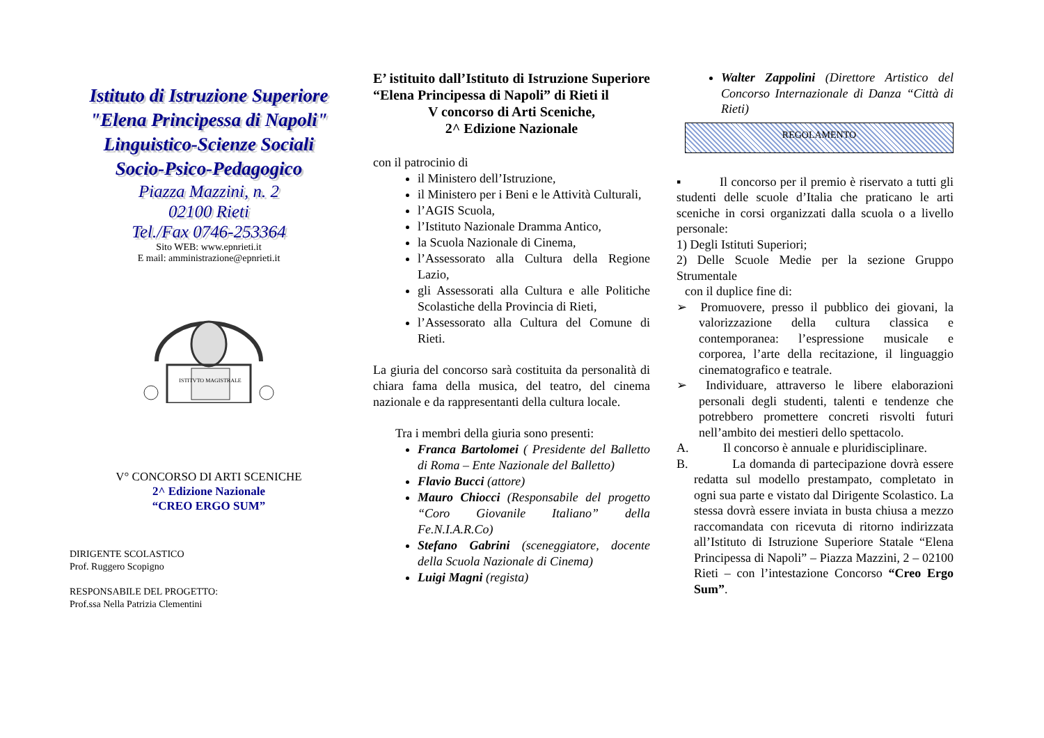Istituto di Istruzione Superiore
"Elena Principessa di Napoli"
Linguistico-Scienze Sociali
Socio-Psico-Pedagogico
Piazza Mazzini, n. 2
02100 Rieti
Tel./Fax 0746-253364
Sito WEB: www.epnrieti.it
E mail: amministrazione@epnrieti.it
ISTITVTO MAGISTRALE
V° CONCORSO DI ARTI SCENICHE
2^ Edizione Nazionale
“CREO ERGO SUM”
DIRIGENTE SCOLASTICO
Prof. Ruggero Scopigno
RESPONSABILE DEL PROGETTO:
Prof.ssa Nella Patrizia Clementini
E’ istituito dall’Istituto di Istruzione Superiore “Elena Principessa di Napoli” di Rieti il
V concorso di Arti Sceniche,
2^ Edizione Nazionale
con il patrocinio di
il Ministero dell’Istruzione,
il Ministero per i Beni e le Attività Culturali,
l’AGIS Scuola,
l’Istituto Nazionale Dramma Antico,
la Scuola Nazionale di Cinema,
l’Assessorato alla Cultura della Regione Lazio,
gli Assessorati alla Cultura e alle Politiche Scolastiche della Provincia di Rieti,
l’Assessorato alla Cultura del Comune di Rieti.
La giuria del concorso sarà costituita da personalità di chiara fama della musica, del teatro, del cinema nazionale e da rappresentanti della cultura locale.
Tra i membri della giuria sono presenti:
Franca Bartolomei ( Presidente del Balletto di Roma – Ente Nazionale del Balletto)
Flavio Bucci (attore)
Mauro Chiocci (Responsabile del progetto “Coro Giovanile Italiano” della Fe.N.I.A.R.Co)
Stefano Gabrini (sceneggiatore, docente della Scuola Nazionale di Cinema)
Luigi Magni (regista)
Walter Zappolini (Direttore Artistico del Concorso Internazionale di Danza “Città di Rieti)
REGOLAMENTO
▪ Il concorso per il premio è riservato a tutti gli studenti delle scuole d’Italia che praticano le arti sceniche in corsi organizzati dalla scuola o a livello personale:
1) Degli Istituti Superiori;
2) Delle Scuole Medie per la sezione Gruppo Strumentale
con il duplice fine di:
➢ Promuovere, presso il pubblico dei giovani, la valorizzazione della cultura classica e contemporanea: l’espressione musicale e corporea, l’arte della recitazione, il linguaggio cinematografico e teatrale.
➢ Individuare, attraverso le libere elaborazioni personali degli studenti, talenti e tendenze che potrebbero promettere concreti risvolti futuri nell’ambito dei mestieri dello spettacolo.
A. Il concorso è annuale e pluridisciplinare.
B. La domanda di partecipazione dovrà essere redatta sul modello prestampato, completato in ogni sua parte e vistato dal Dirigente Scolastico. La stessa dovrà essere inviata in busta chiusa a mezzo raccomandata con ricevuta di ritorno indirizzata all’Istituto di Istruzione Superiore Statale “Elena Principessa di Napoli” – Piazza Mazzini, 2 – 02100 Rieti – con l’intestazione Concorso “Creo Ergo Sum”.